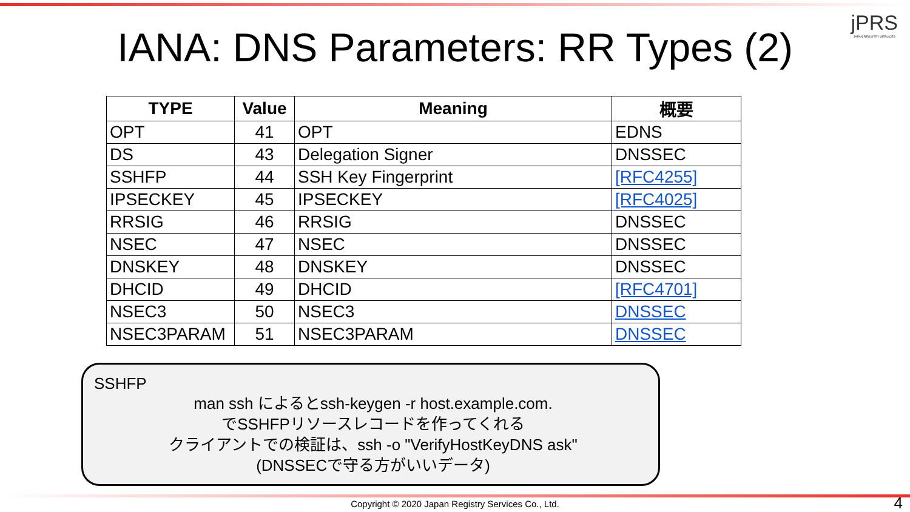jPRS
JAPAN REGISTRY SERVICES
IANA: DNS Parameters: RR Types (2)
| TYPE | Value | Meaning | 概要 |
| --- | --- | --- | --- |
| OPT | 41 | OPT | EDNS |
| DS | 43 | Delegation Signer | DNSSEC |
| SSHFP | 44 | SSH Key Fingerprint | [RFC4255] |
| IPSECKEY | 45 | IPSECKEY | [RFC4025] |
| RRSIG | 46 | RRSIG | DNSSEC |
| NSEC | 47 | NSEC | DNSSEC |
| DNSKEY | 48 | DNSKEY | DNSSEC |
| DHCID | 49 | DHCID | [RFC4701] |
| NSEC3 | 50 | NSEC3 | DNSSEC |
| NSEC3PARAM | 51 | NSEC3PARAM | DNSSEC |
SSHFP
man ssh によるとssh-keygen -r host.example.com.
でSSHFPリソースレコードを作ってくれる
クライアントでの検証は、ssh -o "VerifyHostKeyDNS ask"
(DNSSECで守る方がいいデータ)
Copyright © 2020 Japan Registry Services Co., Ltd. 4